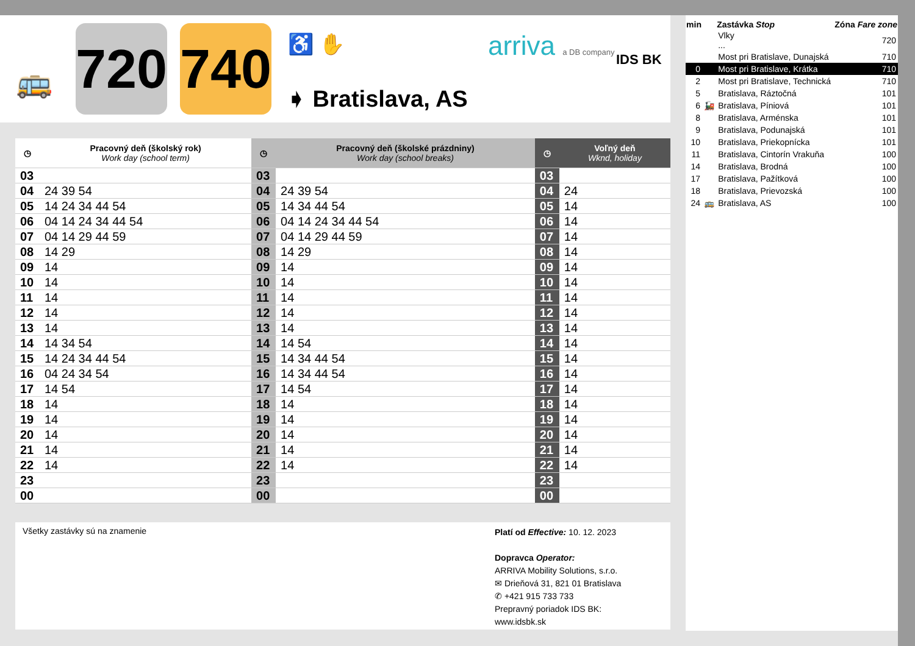🚌
720
740
♿ ✋
➧ Bratislava, AS
arriva a DB company IDS BK
| ◷ | Pracovný deň (školský rok) Work day (school term) | ◷ | Pracovný deň (školské prázdniny) Work day (school breaks) | ◷ | Voľný deň Wknd, holiday |
| --- | --- | --- | --- | --- | --- |
| 03 | | 03 | | 03 | |
| 04 | 24 39 54 | 04 | 24 39 54 | 04 | 24 |
| 05 | 14 24 34 44 54 | 05 | 14 34 44 54 | 05 | 14 |
| 06 | 04 14 24 34 44 54 | 06 | 04 14 24 34 44 54 | 06 | 14 |
| 07 | 04 14 29 44 59 | 07 | 04 14 29 44 59 | 07 | 14 |
| 08 | 14 29 | 08 | 14 29 | 08 | 14 |
| 09 | 14 | 09 | 14 | 09 | 14 |
| 10 | 14 | 10 | 14 | 10 | 14 |
| 11 | 14 | 11 | 14 | 11 | 14 |
| 12 | 14 | 12 | 14 | 12 | 14 |
| 13 | 14 | 13 | 14 | 13 | 14 |
| 14 | 14 34 54 | 14 | 14 54 | 14 | 14 |
| 15 | 14 24 34 44 54 | 15 | 14 34 44 54 | 15 | 14 |
| 16 | 04 24 34 54 | 16 | 14 34 44 54 | 16 | 14 |
| 17 | 14 54 | 17 | 14 54 | 17 | 14 |
| 18 | 14 | 18 | 14 | 18 | 14 |
| 19 | 14 | 19 | 14 | 19 | 14 |
| 20 | 14 | 20 | 14 | 20 | 14 |
| 21 | 14 | 21 | 14 | 21 | 14 |
| 22 | 14 | 22 | 14 | 22 | 14 |
| 23 | | 23 | | 23 | |
| 00 | | 00 | | 00 | |
Všetky zastávky sú na znamenie
Platí od Effective: 10. 12. 2023
Dopravca Operator:
ARRIVA Mobility Solutions, s.r.o.
✉ Drieňová 31, 821 01 Bratislava
✆ +421 915 733 733
Prepravný poriadok IDS BK:
www.idsbk.sk
| min | | Zastávka Stop | Zóna Fare zone |
| --- | --- | --- | --- |
| | | Vlky ... | 720 |
| | | Most pri Bratislave, Dunajská | 710 |
| 0 | | Most pri Bratislave, Krátka | 710 |
| 2 | | Most pri Bratislave, Technická | 710 |
| 5 | | Bratislava, Ráztočná | 101 |
| 6 | 🚂 | Bratislava, Píniová | 101 |
| 8 | | Bratislava, Arménska | 101 |
| 9 | | Bratislava, Podunajská | 101 |
| 10 | | Bratislava, Priekopnícka | 101 |
| 11 | | Bratislava, Cintorín Vrakuňa | 100 |
| 14 | | Bratislava, Brodná | 100 |
| 17 | | Bratislava, Pažítková | 100 |
| 18 | | Bratislava, Prievozská | 100 |
| 24 | 🚌 | Bratislava, AS | 100 |